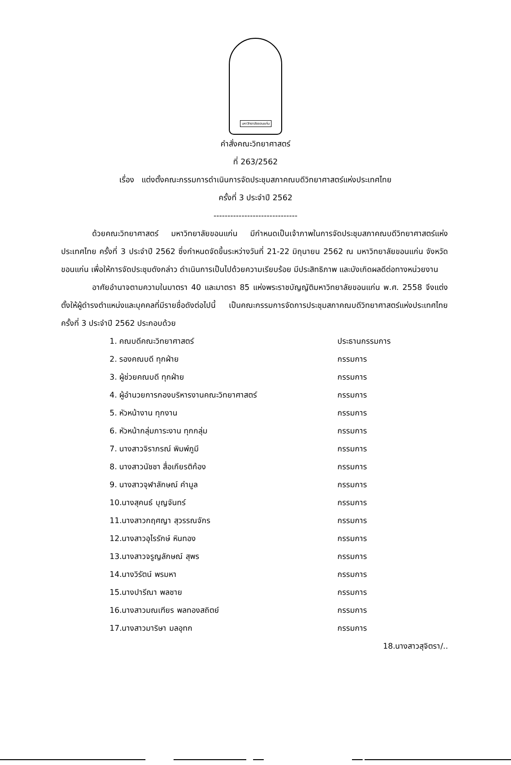มหาวิทยาลัยขอนแก่น
คำสั่งคณะวิทยาศาสตร์
ที่ 263/2562
เรื่อง แต่งตั้งคณะกรรมการดำเนินการจัดประชุมสภาคณบดีวิทยาศาสตร์แห่งประเทศไทย
ครั้งที่ 3 ประจำปี 2562
------------------------------
ด้วยคณะวิทยาศาสตร์ มหาวิทยาลัยขอนแก่น มีกำหนดเป็นเจ้าภาพในการจัดประชุมสภาคณบดีวิทยาศาสตร์แห่งประเทศไทย ครั้งที่ 3 ประจำปี 2562 ซึ่งกำหนดจัดขึ้นระหว่างวันที่ 21-22 มิถุนายน 2562 ณ มหาวิทยาลัยขอนแก่น จังหวัดขอนแก่น เพื่อให้การจัดประชุมดังกล่าว ดำเนินการเป็นไปด้วยความเรียบร้อย มีประสิทธิภาพ และบังเกิดผลดีต่อทางหน่วยงาน
อาศัยอำนาจตามความในมาตรา 40 และมาตรา 85 แห่งพระราชบัญญัติมหาวิทยาลัยขอนแก่น พ.ศ. 2558 จึงแต่งตั้งให้ผู้ดำรงตำแหน่งและบุคคลที่มีรายชื่อดังต่อไปนี้ เป็นคณะกรรมการจัดการประชุมสภาคณบดีวิทยาศาสตร์แห่งประเทศไทย ครั้งที่ 3 ประจำปี 2562 ประกอบด้วย
| 1. คณบดีคณะวิทยาศาสตร์ | ประธานกรรมการ |
| 2. รองคณบดี ทุกฝ่าย | กรรมการ |
| 3. ผู้ช่วยคณบดี ทุกฝ่าย | กรรมการ |
| 4. ผู้อำนวยการกองบริหารงานคณะวิทยาศาสตร์ | กรรมการ |
| 5. หัวหน้างาน ทุกงาน | กรรมการ |
| 6. หัวหน้ากลุ่มภาระงาน ทุกกลุ่ม | กรรมการ |
| 7. นางสาวจิราภรณ์ พิมพ์ภูมี | กรรมการ |
| 8. นางสาวนัชชา สื่อเกียรติก้อง | กรรมการ |
| 9. นางสาวจุฬาลักษณ์ คำมูล | กรรมการ |
| 10.นางสุคนธ์ บุญจันทร์ | กรรมการ |
| 11.นางสาวกฤศญา สุวรรณจักร | กรรมการ |
| 12.นางสาวอุไรรักษ์ หินทอง | กรรมการ |
| 13.นางสาวจรูญลักษณ์ สุพร | กรรมการ |
| 14.นางวิรัตน์ พรมหา | กรรมการ |
| 15.นางปารีณา พลชาย | กรรมการ |
| 16.นางสาวมณเฑียร พลทองสถิตย์ | กรรมการ |
| 17.นางสาวมาริษา มลอุทก | กรรมการ |
18.นางสาวสุจิตรา/..